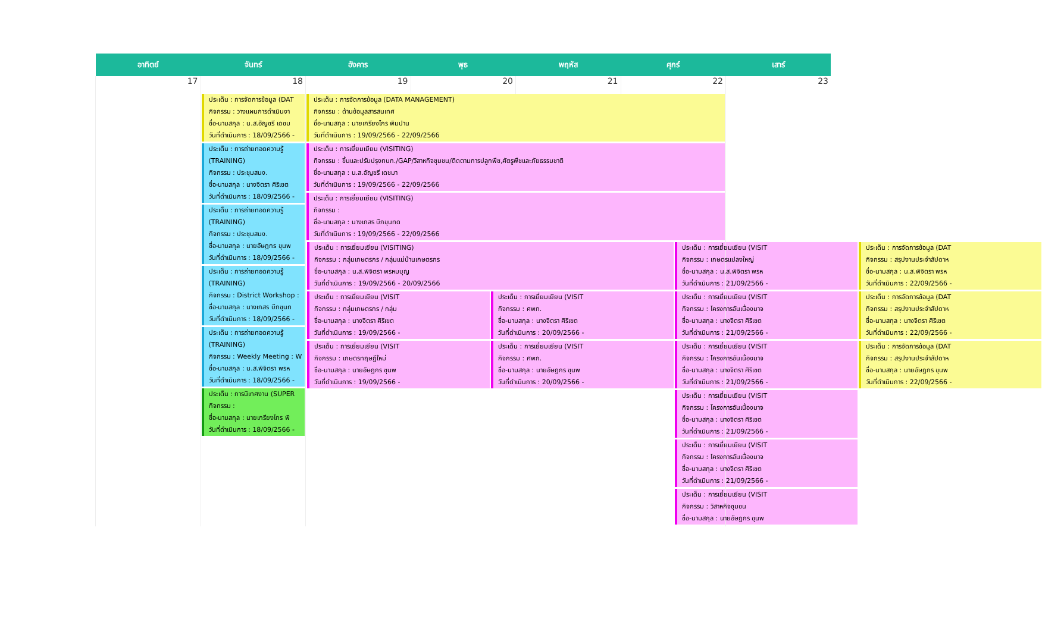| อาทิตย์ | จันทร์ | อังคาร | พุธ | พฤหัส | ศุกร์ | เสาร์ |
| --- | --- | --- | --- | --- | --- | --- |
| 17 | 18 | 19 | 20 | 21 | 22 | 23 |
| | ประเด็น : การจัดการข้อมูล (DAT กิจกรรม : วางแผนการดำเนินงา ชื่อ-นามสกุล : น.ส.อัญชรี เดชม วันที่ดำเนินการ : 18/09/2566 - ประเด็น : การถ่ายทอดความรู้ (TRAINING) กิจกรรม : ประชุมสนง. ชื่อ-นามสกุล : นางจิตรา ศิริเขต วันที่ดำเนินการ : 18/09/2566 - ประเด็น : การถ่ายทอดความรู้ (TRAINING) กิจกรรม : ประชุมสนง. ชื่อ-นามสกุล : นายอัษฎกร ขุนพ วันที่ดำเนินการ : 18/09/2566 - ประเด็น : การถ่ายทอดความรู้ (TRAINING) กิจกรรม : District Workshop : ชื่อ-นามสกุล : นางเกสร บึกขุนท วันที่ดำเนินการ : 18/09/2566 - ประเด็น : การถ่ายทอดความรู้ (TRAINING) กิจกรรม : Weekly Meeting : W ชื่อ-นามสกุล : น.ส.พิจิตรา พรห วันที่ดำเนินการ : 18/09/2566 - ประเด็น : การนิเทศงาน (SUPER กิจกรรม : ชื่อ-นามสกุล : นายเกรียงไกร พิ วันที่ดำเนินการ : 18/09/2566 - | ประเด็น : การจัดการข้อมูล (DATA MANAGEMENT) กิจกรรม : ด้านข้อมูลสารสนเทศ ชื่อ-นามสกุล : นายเกรียงไกร พิมปาน วันที่ดำเนินการ : 19/09/2566 - 22/09/2566 ประเด็น : การเยี่ยมเยียน (VISITING) กิจกรรม : ขึ้นและปรับปรุงทบก./GAP/วิสาหกิจชุมชน/ติดตามการปลูกพืช,ศัตรูพืชและภัยธรรมชาติ ชื่อ-นามสกุล : น.ส.อัญชรี เดชมา วันที่ดำเนินการ : 19/09/2566 - 22/09/2566 ประเด็น : การเยี่ยมเยียน (VISITING) กิจกรรม : ชื่อ-นามสกุล : นางเกสร บึกขุนทด วันที่ดำเนินการ : 19/09/2566 - 22/09/2566 / ประเด็น : การเยี่ยมเยียน (VISITING) กิจกรรม : กลุ่มเกษตรกร / กลุ่มแม่บ้านเกษตรกร ชื่อ-นามสกุล : น.ส.พิจิตรา พรหมบุญ วันที่ดำเนินการ : 19/09/2566 - 20/09/2566 / / ประเด็น : การเยี่ยมเยียน (VISIT กิจกรรม : เกษตรแปลงใหญ่ ชื่อ-นามสกุล : น.ส.พิจิตรา พรห วันที่ดำเนินการ : 21/09/2566 - / ประเด็น : การจัดการข้อมูล (DAT กิจกรรม : สรุปงานประจำสัปดาห ชื่อ-นามสกุล : น.ส.พิจิตรา พรห วันที่ดำเนินการ : 22/09/2566 - / / ประเด็น : การเยี่ยมเยียน (VISIT กิจกรรม : กลุ่มเกษตรกร / กลุ่ม ชื่อ-นามสกุล : นางจิตรา ศิริเขต วันที่ดำเนินการ : 19/09/2566 - ประเด็น : การเยี่ยมเยียน (VISIT กิจกรรม : เกษตรทฤษฎีใหม่ ชื่อ-นามสกุล : นายอัษฎกร ขุนพ วันที่ดำเนินการ : 19/09/2566 - / ประเด็น : การเยี่ยมเยียน (VISIT กิจกรรม : ศพก. ชื่อ-นามสกุล : นางจิตรา ศิริเขต วันที่ดำเนินการ : 20/09/2566 - ประเด็น : การเยี่ยมเยียน (VISIT กิจกรรม : ศพก. ชื่อ-นามสกุล : นายอัษฎกร ขุนพ วันที่ดำเนินการ : 20/09/2566 - / ประเด็น : การเยี่ยมเยียน (VISIT กิจกรรม : โครงการอันเนื่องมาจ ชื่อ-นามสกุล : นางจิตรา ศิริเขต วันที่ดำเนินการ : 21/09/2566 - ประเด็น : การเยี่ยมเยียน (VISIT กิจกรรม : โครงการอันเนื่องมาจ ชื่อ-นามสกุล : นางจิตรา ศิริเขต วันที่ดำเนินการ : 21/09/2566 - ประเด็น : การเยี่ยมเยียน (VISIT กิจกรรม : โครงการอันเนื่องมาจ ชื่อ-นามสกุล : นางจิตรา ศิริเขต วันที่ดำเนินการ : 21/09/2566 - ประเด็น : การเยี่ยมเยียน (VISIT กิจกรรม : โครงการอันเนื่องมาจ ชื่อ-นามสกุล : นางจิตรา ศิริเขต วันที่ดำเนินการ : 21/09/2566 - ประเด็น : การเยี่ยมเยียน (VISIT กิจกรรม : วิสาหกิจชุมชน ชื่อ-นามสกุล : นายอัษฎกร ขุนพ / ประเด็น : การจัดการข้อมูล (DAT กิจกรรม : สรุปงานประจำสัปดาห ชื่อ-นามสกุล : นางจิตรา ศิริเขต วันที่ดำเนินการ : 22/09/2566 - ประเด็น : การจัดการข้อมูล (DAT กิจกรรม : สรุปงานประจำสัปดาห ชื่อ-นามสกุล : นายอัษฎกร ขุนพ วันที่ดำเนินการ : 22/09/2566 - / | | | | |